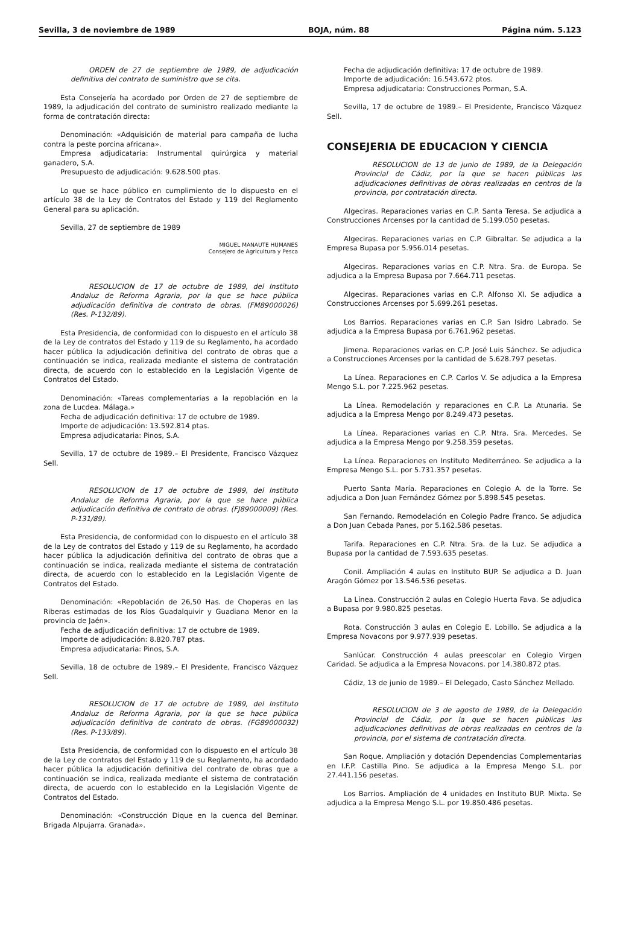Sevilla, 3 de noviembre de 1989 BOJA, núm. 88 Página núm. 5.123
ORDEN de 27 de septiembre de 1989, de adjudicación definitiva del contrato de suministro que se cita.
Esta Consejería ha acordado por Orden de 27 de septiembre de 1989, la adjudicación del contrato de suministro realizado mediante la forma de contratación directa:
Denominación: «Adquisición de material para campaña de lucha contra la peste porcina africana».
Empresa adjudicataria: Instrumental quirúrgica y material ganadero, S.A.
Presupuesto de adjudicación: 9.628.500 ptas.
Lo que se hace público en cumplimiento de lo dispuesto en el artículo 38 de la Ley de Contratos del Estado y 119 del Reglamento General para su aplicación.
Sevilla, 27 de septiembre de 1989
MIGUEL MANAUTE HUMANES
Consejero de Agricultura y Pesca
RESOLUCION de 17 de octubre de 1989, del Instituto Andaluz de Reforma Agraria, por la que se hace pública adjudicación definitiva de contrato de obras. (FM89000026) (Res. P-132/89).
Esta Presidencia, de conformidad con lo dispuesto en el artículo 38 de la Ley de contratos del Estado y 119 de su Reglamento, ha acordado hacer pública la adjudicación definitiva del contrato de obras que a continuación se indica, realizada mediante el sistema de contratación directa, de acuerdo con lo establecido en la Legislación Vigente de Contratos del Estado.
Denominación: «Tareas complementarias a la repoblación en la zona de Lucdea. Málaga.»
Fecha de adjudicación definitiva: 17 de octubre de 1989.
Importe de adjudicación: 13.592.814 ptas.
Empresa adjudicataria: Pinos, S.A.
Sevilla, 17 de octubre de 1989.– El Presidente, Francisco Vázquez Sell.
RESOLUCION de 17 de octubre de 1989, del Instituto Andaluz de Reforma Agraria, por la que se hace pública adjudicación definitiva de contrato de obras. (FJ89000009) (Res. P-131/89).
Esta Presidencia, de conformidad con lo dispuesto en el artículo 38 de la Ley de contratos del Estado y 119 de su Reglamento, ha acordado hacer pública la adjudicación definitiva del contrato de obras que a continuación se indica, realizada mediante el sistema de contratación directa, de acuerdo con lo establecido en la Legislación Vigente de Contratos del Estado.
Denominación: «Repoblación de 26,50 Has. de Choperas en las Riberas estimadas de los Ríos Guadalquivir y Guadiana Menor en la provincia de Jaén».
Fecha de adjudicación definitiva: 17 de octubre de 1989.
Importe de adjudicación: 8.820.787 ptas.
Empresa adjudicataria: Pinos, S.A.
Sevilla, 18 de octubre de 1989.– El Presidente, Francisco Vázquez Sell.
RESOLUCION de 17 de octubre de 1989, del Instituto Andaluz de Reforma Agraria, por la que se hace pública adjudicación definitiva de contrato de obras. (FG89000032) (Res. P-133/89).
Esta Presidencia, de conformidad con lo dispuesto en el artículo 38 de la Ley de contratos del Estado y 119 de su Reglamento, ha acordado hacer pública la adjudicación definitiva del contrato de obras que a continuación se indica, realizada mediante el sistema de contratación directa, de acuerdo con lo establecido en la Legislación Vigente de Contratos del Estado.
Denominación: «Construcción Dique en la cuenca del Beminar. Brigada Alpujarra. Granada».
Fecha de adjudicación definitiva: 17 de octubre de 1989.
Importe de adjudicación: 16.543.672 ptos.
Empresa adjudicataria: Construcciones Porman, S.A.
Sevilla, 17 de octubre de 1989.– El Presidente, Francisco Vázquez Sell.
CONSEJERIA DE EDUCACION Y CIENCIA
RESOLUCION de 13 de junio de 1989, de la Delegación Provincial de Cádiz, por la que se hacen públicas las adjudicaciones definitivas de obras realizadas en centros de la provincia, por contratación directa.
Algeciras. Reparaciones varias en C.P. Santa Teresa. Se adjudica a Construcciones Arcenses por la cantidad de 5.199.050 pesetas.
Algeciras. Reparaciones varias en C.P. Gibraltar. Se adjudica a la Empresa Bupasa por 5.956.014 pesetas.
Algeciras. Reparaciones varias en C.P. Ntra. Sra. de Europa. Se adjudica a la Empresa Bupasa por 7.664.711 pesetas.
Algeciras. Reparaciones varias en C.P. Alfonso XI. Se adjudica a Construcciones Arcenses por 5.699.261 pesetas.
Los Barrios. Reparaciones varias en C.P. San Isidro Labrado. Se adjudica a la Empresa Bupasa por 6.761.962 pesetas.
Jimena. Reparaciones varias en C.P. José Luis Sánchez. Se adjudica a Construcciones Arcenses por la cantidad de 5.628.797 pesetas.
La Línea. Reparaciones en C.P. Carlos V. Se adjudica a la Empresa Mengo S.L. por 7.225.962 pesetas.
La Línea. Remodelación y reparaciones en C.P. La Atunaria. Se adjudica a la Empresa Mengo por 8.249.473 pesetas.
La Línea. Reparaciones varias en C.P. Ntra. Sra. Mercedes. Se adjudica a la Empresa Mengo por 9.258.359 pesetas.
La Línea. Reparaciones en Instituto Mediterráneo. Se adjudica a la Empresa Mengo S.L. por 5.731.357 pesetas.
Puerto Santa María. Reparaciones en Colegio A. de la Torre. Se adjudica a Don Juan Fernández Gómez por 5.898.545 pesetas.
San Fernando. Remodelación en Colegio Padre Franco. Se adjudica a Don Juan Cebada Panes, por 5.162.586 pesetas.
Tarifa. Reparaciones en C.P. Ntra. Sra. de la Luz. Se adjudica a Bupasa por la cantidad de 7.593.635 pesetas.
Conil. Ampliación 4 aulas en Instituto BUP. Se adjudica a D. Juan Aragón Gómez por 13.546.536 pesetas.
La Línea. Construcción 2 aulas en Colegio Huerta Fava. Se adjudica a Bupasa por 9.980.825 pesetas.
Rota. Construcción 3 aulas en Colegio E. Lobillo. Se adjudica a la Empresa Novacons por 9.977.939 pesetas.
Sanlúcar. Construcción 4 aulas preescolar en Colegio Virgen Caridad. Se adjudica a la Empresa Novacons. por 14.380.872 ptas.
Cádiz, 13 de junio de 1989.– El Delegado, Casto Sánchez Mellado.
RESOLUCION de 3 de agosto de 1989, de la Delegación Provincial de Cádiz, por la que se hacen públicas las adjudicaciones definitivas de obras realizadas en centros de la provincia, por el sistema de contratación directa.
San Roque. Ampliación y dotación Dependencias Complementarias en I.F.P. Castilla Pino. Se adjudica a la Empresa Mengo S.L. por 27.441.156 pesetas.
Los Barrios. Ampliación de 4 unidades en Instituto BUP. Mixta. Se adjudica a la Empresa Mengo S.L. por 19.850.486 pesetas.